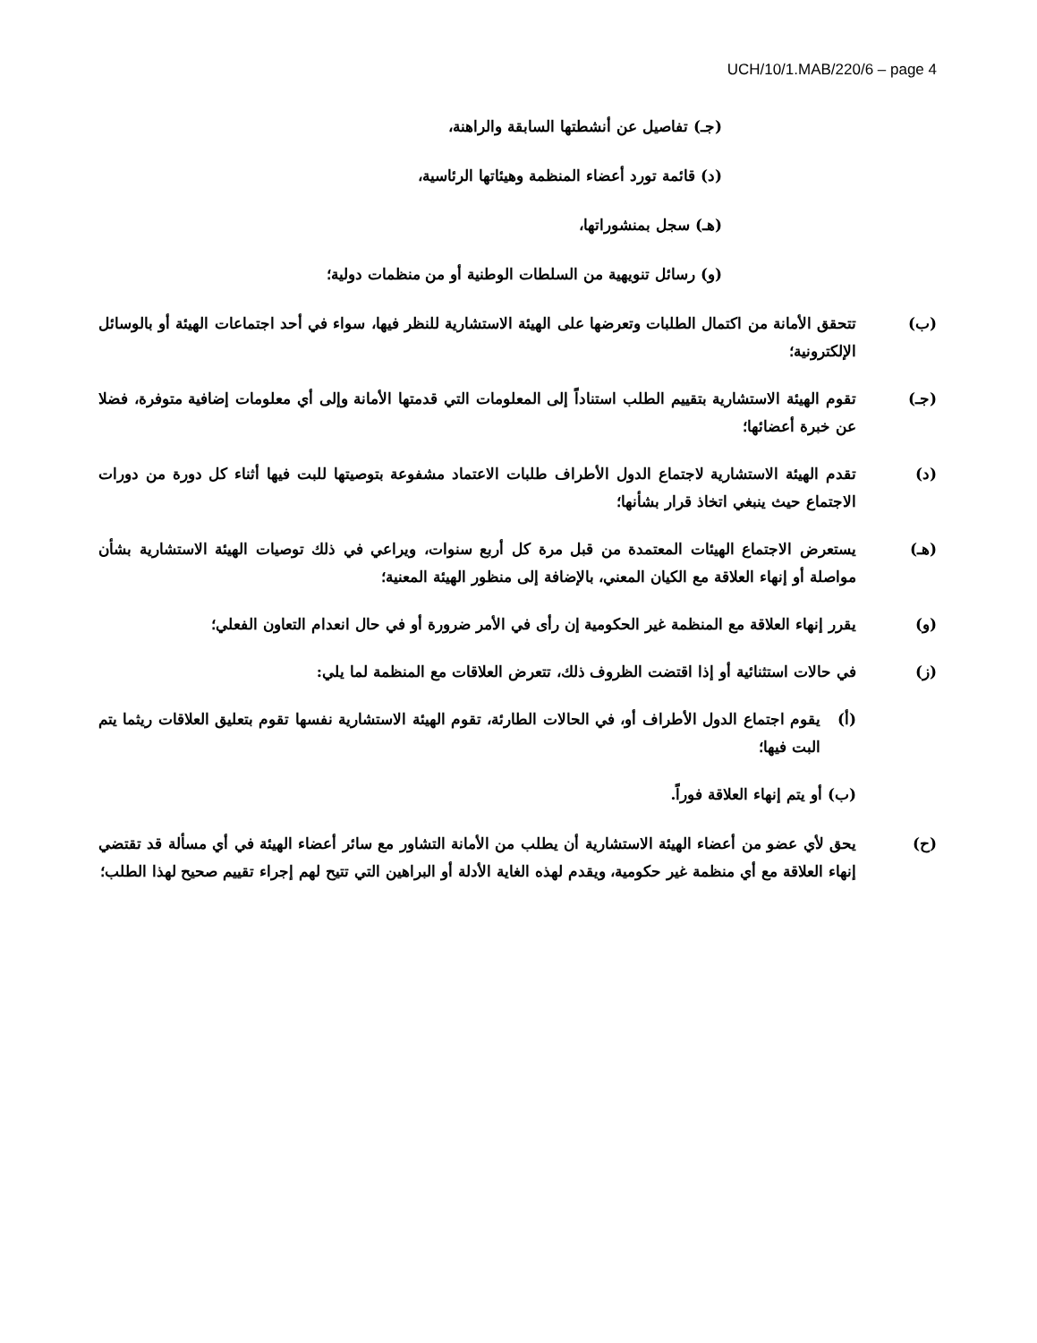UCH/10/1.MAB/220/6 – page 4
(جـ) تفاصيل عن أنشطتها السابقة والراهنة،
(د) قائمة تورد أعضاء المنظمة وهيئاتها الرئاسية،
(هـ) سجل بمنشوراتها،
(و) رسائل تنويهية من السلطات الوطنية أو من منظمات دولية؛
(ب) تتحقق الأمانة من اكتمال الطلبات وتعرضها على الهيئة الاستشارية للنظر فيها، سواء في أحد اجتماعات الهيئة أو بالوسائل الإلكترونية؛
(جـ) تقوم الهيئة الاستشارية بتقييم الطلب استناداً إلى المعلومات التي قدمتها الأمانة وإلى أي معلومات إضافية متوفرة، فضلا عن خبرة أعضائها؛
(د) تقدم الهيئة الاستشارية لاجتماع الدول الأطراف طلبات الاعتماد مشفوعة بتوصيتها للبت فيها أثناء كل دورة من دورات الاجتماع حيث ينبغي اتخاذ قرار بشأنها؛
(هـ) يستعرض الاجتماع الهيئات المعتمدة من قبل مرة كل أربع سنوات، ويراعي في ذلك توصيات الهيئة الاستشارية بشأن مواصلة أو إنهاء العلاقة مع الكيان المعني، بالإضافة إلى منظور الهيئة المعنية؛
(و) يقرر إنهاء العلاقة مع المنظمة غير الحكومية إن رأى في الأمر ضرورة أو في حال انعدام التعاون الفعلي؛
(ز) في حالات استثنائية أو إذا اقتضت الظروف ذلك، تتعرض العلاقات مع المنظمة لما يلي:
(أ) يقوم اجتماع الدول الأطراف أو، في الحالات الطارئة، تقوم الهيئة الاستشارية نفسها تقوم بتعليق العلاقات ريثما يتم البت فيها؛
(ب) أو يتم إنهاء العلاقة فوراً.
(ح) يحق لأي عضو من أعضاء الهيئة الاستشارية أن يطلب من الأمانة التشاور مع سائر أعضاء الهيئة في أي مسألة قد تقتضي إنهاء العلاقة مع أي منظمة غير حكومية، ويقدم لهذه الغاية الأدلة أو البراهين التي تتيح لهم إجراء تقييم صحيح لهذا الطلب؛